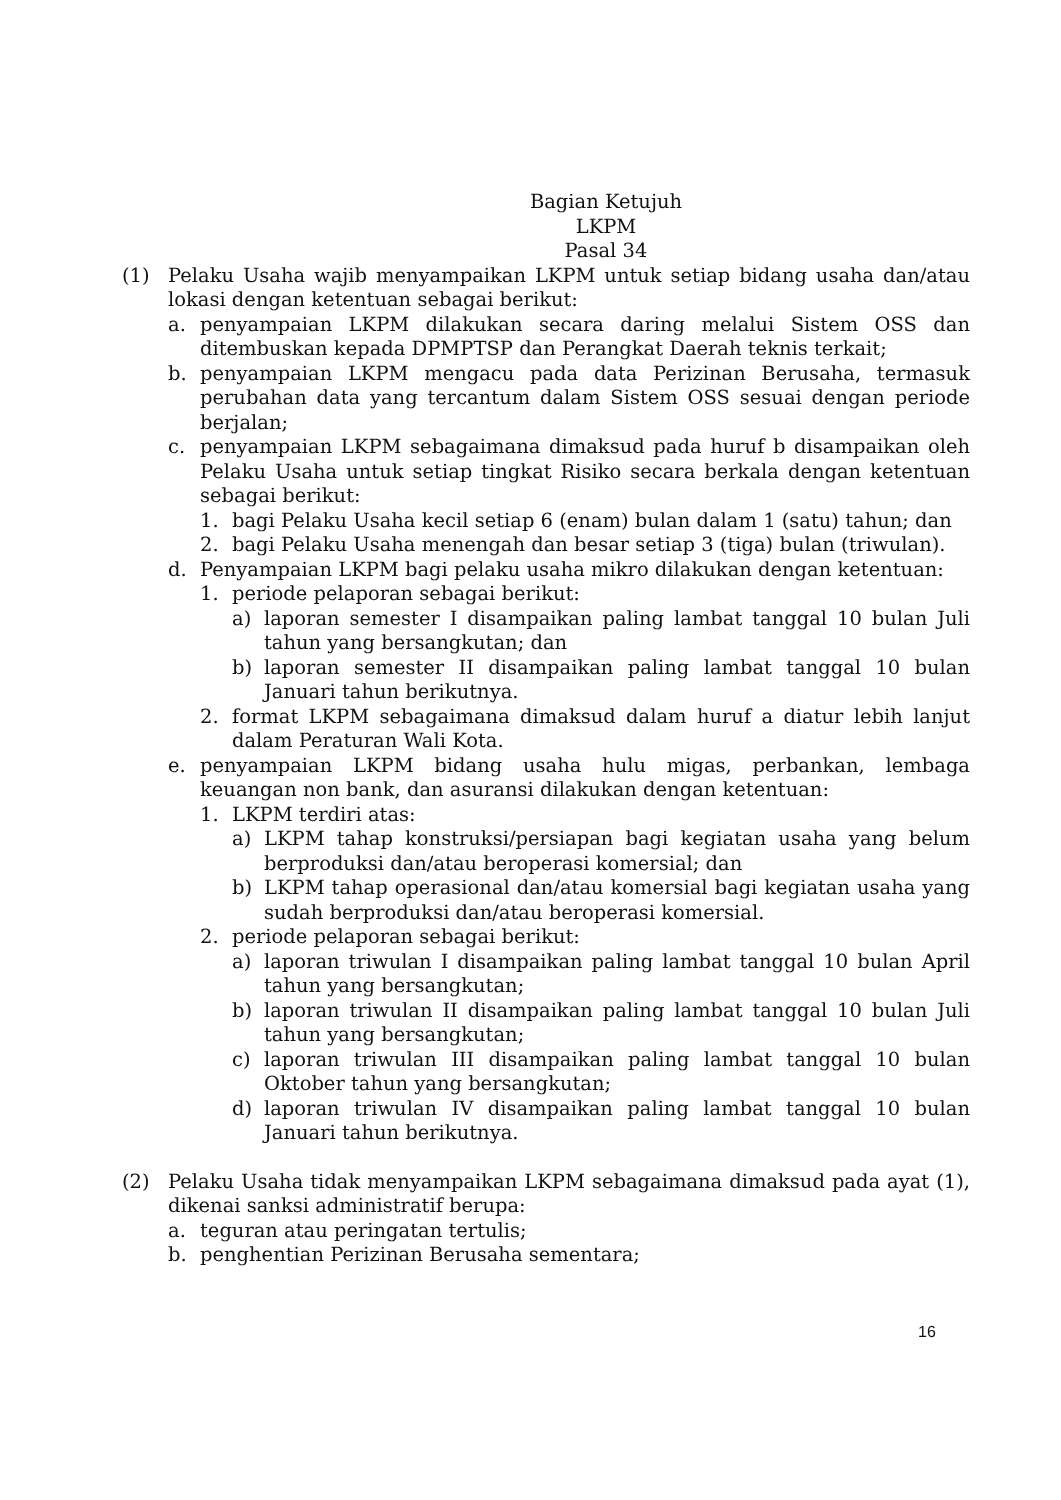Bagian Ketujuh
LKPM
Pasal 34
(1) Pelaku Usaha wajib menyampaikan LKPM untuk setiap bidang usaha dan/atau lokasi dengan ketentuan sebagai berikut:
a. penyampaian LKPM dilakukan secara daring melalui Sistem OSS dan ditembuskan kepada DPMPTSP dan Perangkat Daerah teknis terkait;
b. penyampaian LKPM mengacu pada data Perizinan Berusaha, termasuk perubahan data yang tercantum dalam Sistem OSS sesuai dengan periode berjalan;
c. penyampaian LKPM sebagaimana dimaksud pada huruf b disampaikan oleh Pelaku Usaha untuk setiap tingkat Risiko secara berkala dengan ketentuan sebagai berikut:
1. bagi Pelaku Usaha kecil setiap 6 (enam) bulan dalam 1 (satu) tahun; dan
2. bagi Pelaku Usaha menengah dan besar setiap 3 (tiga) bulan (triwulan).
d. Penyampaian LKPM bagi pelaku usaha mikro dilakukan dengan ketentuan:
1. periode pelaporan sebagai berikut:
a) laporan semester I disampaikan paling lambat tanggal 10 bulan Juli tahun yang bersangkutan; dan
b) laporan semester II disampaikan paling lambat tanggal 10 bulan Januari tahun berikutnya.
2. format LKPM sebagaimana dimaksud dalam huruf a diatur lebih lanjut dalam Peraturan Wali Kota.
e. penyampaian LKPM bidang usaha hulu migas, perbankan, lembaga keuangan non bank, dan asuransi dilakukan dengan ketentuan:
1. LKPM terdiri atas:
a) LKPM tahap konstruksi/persiapan bagi kegiatan usaha yang belum berproduksi dan/atau beroperasi komersial; dan
b) LKPM tahap operasional dan/atau komersial bagi kegiatan usaha yang sudah berproduksi dan/atau beroperasi komersial.
2. periode pelaporan sebagai berikut:
a) laporan triwulan I disampaikan paling lambat tanggal 10 bulan April tahun yang bersangkutan;
b) laporan triwulan II disampaikan paling lambat tanggal 10 bulan Juli tahun yang bersangkutan;
c) laporan triwulan III disampaikan paling lambat tanggal 10 bulan Oktober tahun yang bersangkutan;
d) laporan triwulan IV disampaikan paling lambat tanggal 10 bulan Januari tahun berikutnya.
(2) Pelaku Usaha tidak menyampaikan LKPM sebagaimana dimaksud pada ayat (1), dikenai sanksi administratif berupa:
a. teguran atau peringatan tertulis;
b. penghentian Perizinan Berusaha sementara;
16